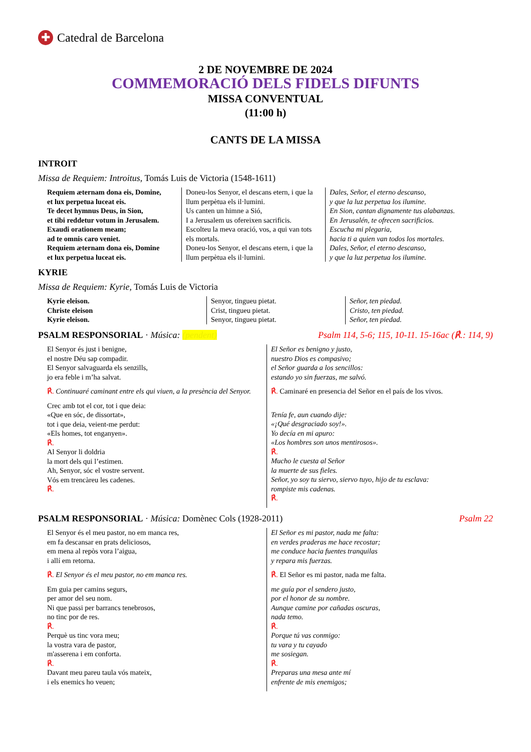✚ Catedral de Barcelona
2 DE NOVEMBRE DE 2024
COMMEMORACIÓ DELS FIDELS DIFUNTS
MISSA CONVENTUAL
(11:00 h)
CANTS DE LA MISSA
INTROIT
Missa de Requiem: Introitus, Tomás Luis de Victoria (1548-1611)
Requiem æternam dona eis, Domine,
et lux perpetua luceat eis.
Te decet hymnus Deus, in Sion,
et tibi reddetur votum in Jerusalem.
Exaudi orationem meam;
ad te omnis caro veniet.
Requiem æternam dona eis, Domine
et lux perpetua luceat eis.
Doneu-los Senyor, el descans etern, i que la llum perpètua els il·lumini.
Us canten un himne a Sió,
I a Jerusalem us ofereixen sacrificis.
Escolteu la meva oració, vos, a qui van tots els mortals.
Doneu-los Senyor, el descans etern, i que la llum perpètua els il·lumini.
Dales, Señor, el eterno descanso,
y que la luz perpetua los ilumine.
En Sion, cantan dignamente tus alabanzas.
En Jerusalén, te ofrecen sacrificios.
Escucha mi plegaria,
hacia ti a quien van todos los mortales.
Dales, Señor, el eterno descanso,
y que la luz perpetua los ilumine.
KYRIE
Missa de Requiem: Kyrie, Tomás Luis de Victoria
Kyrie eleison.
Christe eleison
Kyrie eleison.
Senyor, tingueu pietat.
Crist, tingueu pietat.
Senyor, tingueu pietat.
Señor, ten piedad.
Cristo, ten piedad.
Señor, ten piedad.
PSALM RESPONSORIAL · Música: (pendent) Psalm 114, 5-6; 115, 10-11. 15-16ac (℟.: 114, 9)
El Senyor és just i benigne,
el nostre Déu sap compadir.
El Senyor salvaguarda els senzills,
jo era feble i m’ha salvat.
℟. Continuaré caminant entre els qui viuen, a la presència del Senyor.
Crec amb tot el cor, tot i que deia:
«Que en sóc, de dissortat»,
tot i que deia, veient-me perdut:
«Els homes, tot enganyen».
℟.
Al Senyor li doldria
la mort dels qui l’estimen.
Ah, Senyor, sóc el vostre servent.
Vós em trencàreu les cadenes.
℟.
El Señor es benigno y justo,
nuestro Dios es compasivo;
el Señor guarda a los sencillos:
estando yo sin fuerzas, me salvó.
℟. Caminaré en presencia del Señor en el país de los vivos.
Tenía fe, aun cuando dije:
«¡Qué desgraciado soy!».
Yo decía en mi apuro:
«Los hombres son unos mentirosos».
℟.
Mucho le cuesta al Señor
la muerte de sus fieles.
Señor, yo soy tu siervo, siervo tuyo, hijo de tu esclava:
rompiste mis cadenas.
℟.
PSALM RESPONSORIAL · Música: Domènec Cols (1928-2011) Psalm 22
El Senyor és el meu pastor, no em manca res,
em fa descansar en prats deliciosos,
em mena al repòs vora l’aigua,
i allí em retorna.
℟. El Senyor és el meu pastor, no em manca res.
Em guia per camins segurs,
per amor del seu nom.
Ni que passi per barrancs tenebrosos,
no tinc por de res.
℟.
Perquè us tinc vora meu;
la vostra vara de pastor,
m'asserena i em conforta.
℟.
Davant meu pareu taula vós mateix,
i els enemics ho veuen;
El Señor es mi pastor, nada me falta:
en verdes praderas me hace recostar;
me conduce hacia fuentes tranquilas
y repara mis fuerzas.
℟. El Señor es mi pastor, nada me falta.
me guía por el sendero justo,
por el honor de su nombre.
Aunque camine por cañadas oscuras,
nada temo.
℟.
Porque tú vas conmigo:
tu vara y tu cayado
me sosiegan.
℟.
Preparas una mesa ante mí
enfrente de mis enemigos;